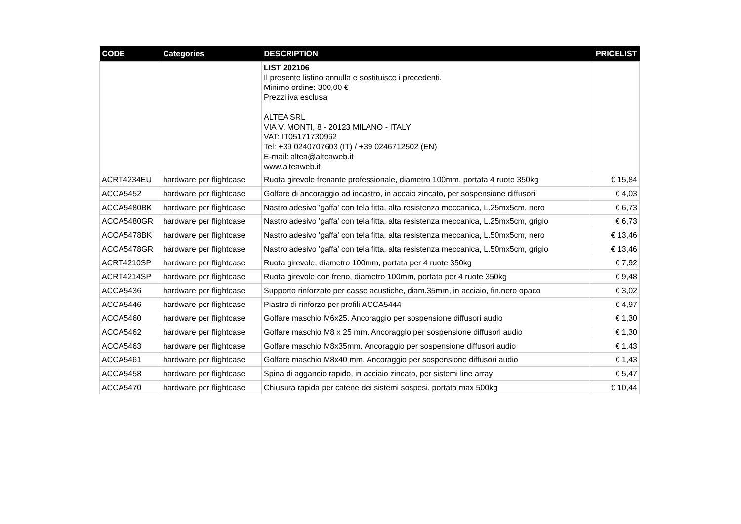| CODE | Categories | DESCRIPTION | PRICELIST |
| --- | --- | --- | --- |
| | | LIST 202106 Il presente listino annulla e sostituisce i precedenti. Minimo ordine: 300,00 € Prezzi iva esclusa ALTEA SRL VIA V. MONTI, 8 - 20123 MILANO - ITALY VAT: IT05171730962 Tel: +39 0240707603 (IT) / +39 0246712502 (EN) E-mail: altea@alteaweb.it www.alteaweb.it | |
| ACRT4234EU | hardware per flightcase | Ruota girevole frenante professionale, diametro 100mm, portata 4 ruote 350kg | € 15,84 |
| ACCA5452 | hardware per flightcase | Golfare di ancoraggio ad incastro, in accaio zincato, per sospensione diffusori | € 4,03 |
| ACCA5480BK | hardware per flightcase | Nastro adesivo 'gaffa' con tela fitta, alta resistenza meccanica, L.25mx5cm, nero | € 6,73 |
| ACCA5480GR | hardware per flightcase | Nastro adesivo 'gaffa' con tela fitta, alta resistenza meccanica, L.25mx5cm, grigio | € 6,73 |
| ACCA5478BK | hardware per flightcase | Nastro adesivo 'gaffa' con tela fitta, alta resistenza meccanica, L.50mx5cm, nero | € 13,46 |
| ACCA5478GR | hardware per flightcase | Nastro adesivo 'gaffa' con tela fitta, alta resistenza meccanica, L.50mx5cm, grigio | € 13,46 |
| ACRT4210SP | hardware per flightcase | Ruota girevole, diametro 100mm, portata per 4 ruote 350kg | € 7,92 |
| ACRT4214SP | hardware per flightcase | Ruota girevole con freno, diametro 100mm, portata per 4 ruote 350kg | € 9,48 |
| ACCA5436 | hardware per flightcase | Supporto rinforzato per casse acustiche, diam.35mm, in acciaio, fin.nero opaco | € 3,02 |
| ACCA5446 | hardware per flightcase | Piastra di rinforzo per profili ACCA5444 | € 4,97 |
| ACCA5460 | hardware per flightcase | Golfare maschio M6x25. Ancoraggio per sospensione diffusori audio | € 1,30 |
| ACCA5462 | hardware per flightcase | Golfare maschio M8 x 25 mm. Ancoraggio per sospensione diffusori audio | € 1,30 |
| ACCA5463 | hardware per flightcase | Golfare maschio M8x35mm. Ancoraggio per sospensione diffusori audio | € 1,43 |
| ACCA5461 | hardware per flightcase | Golfare maschio M8x40 mm. Ancoraggio per sospensione diffusori audio | € 1,43 |
| ACCA5458 | hardware per flightcase | Spina di aggancio rapido, in acciaio zincato, per sistemi line array | € 5,47 |
| ACCA5470 | hardware per flightcase | Chiusura rapida per catene dei sistemi sospesi, portata max 500kg | € 10,44 |